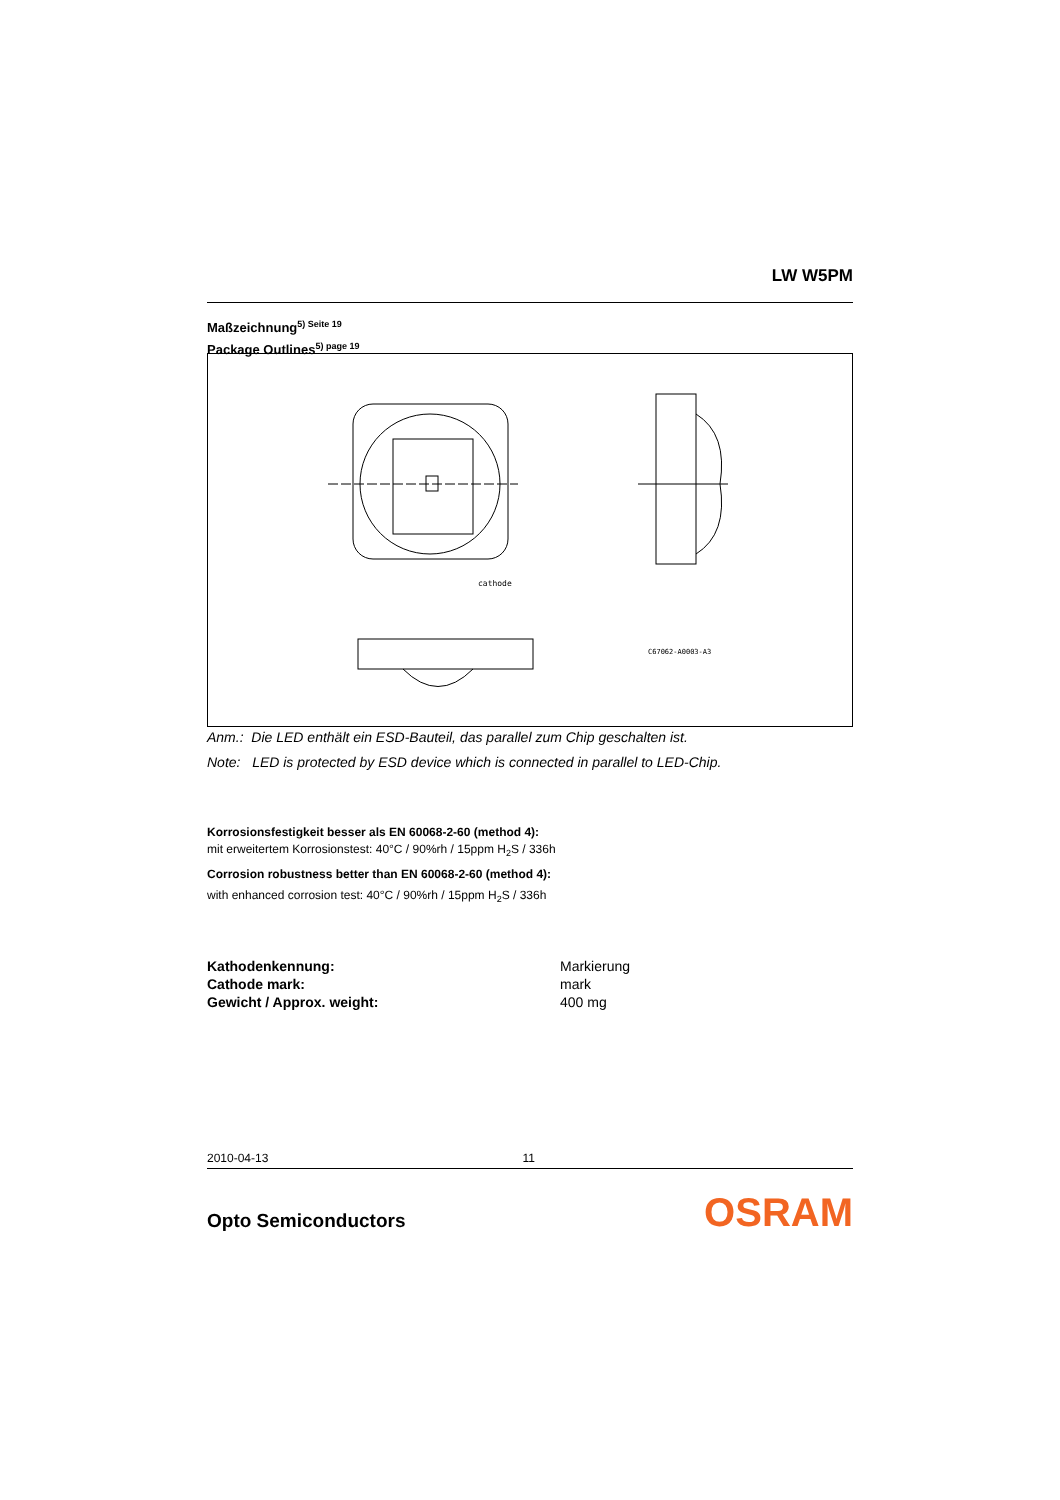LW W5PM
Maßzeichnung<sup>5) Seite 19</sup>
Package Outlines<sup>5) page 19</sup>
cathode
C67062-A0003-A3
Anm.: Die LED enthält ein ESD-Bauteil, das parallel zum Chip geschalten ist.
Note: LED is protected by ESD device which is connected in parallel to LED-Chip.
Korrosionsfestigkeit besser als EN 60068-2-60 (method 4):
mit erweitertem Korrosionstest: 40°C / 90%rh / 15ppm H<sub>2</sub>S / 336h
Corrosion robustness better than EN 60068-2-60 (method 4):
with enhanced corrosion test: 40°C / 90%rh / 15ppm H<sub>2</sub>S / 336h
| Kathodenkennung: | Markierung |
| Cathode mark: | mark |
| Gewicht / Approx. weight: | 400 mg |
2010-04-13 11
Opto Semiconductors OSRAM